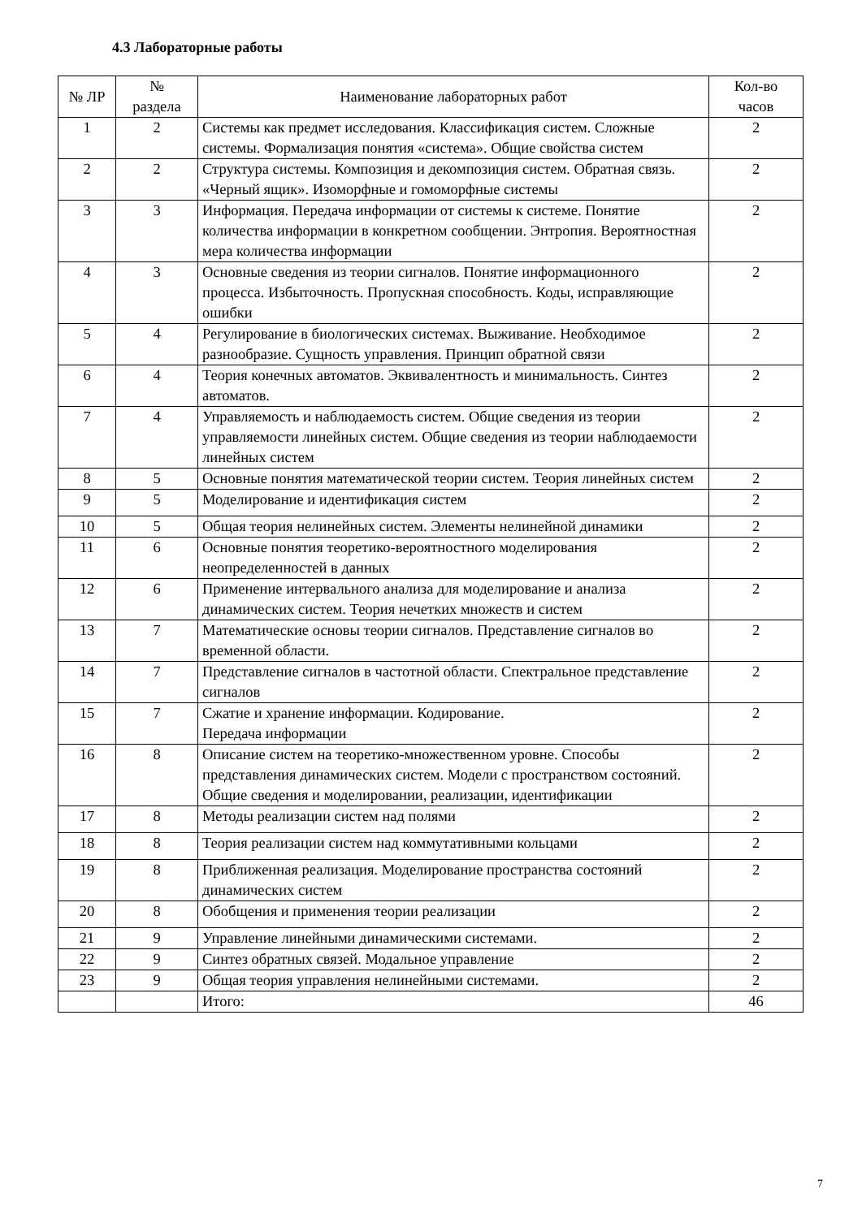4.3 Лабораторные работы
| № ЛР | № раздела | Наименование лабораторных работ | Кол-во часов |
| --- | --- | --- | --- |
| 1 | 2 | Системы как предмет исследования. Классификация систем. Сложные системы. Формализация понятия «система». Общие свойства систем | 2 |
| 2 | 2 | Структура системы. Композиция и декомпозиция систем. Обратная связь. «Черный ящик». Изоморфные и гомоморфные системы | 2 |
| 3 | 3 | Информация. Передача информации от системы к системе. Понятие количества информации в конкретном сообщении. Энтропия. Вероятностная мера количества информации | 2 |
| 4 | 3 | Основные сведения из теории сигналов. Понятие информационного процесса. Избыточность. Пропускная способность. Коды, исправляющие ошибки | 2 |
| 5 | 4 | Регулирование в биологических системах. Выживание. Необходимое разнообразие. Сущность управления. Принцип обратной связи | 2 |
| 6 | 4 | Теория конечных автоматов. Эквивалентность и минимальность. Синтез автоматов. | 2 |
| 7 | 4 | Управляемость и наблюдаемость систем. Общие сведения из теории управляемости линейных систем. Общие сведения из теории наблюдаемости линейных систем | 2 |
| 8 | 5 | Основные понятия математической теории систем. Теория линейных систем | 2 |
| 9 | 5 | Моделирование и идентификация систем | 2 |
| 10 | 5 | Общая теория нелинейных систем. Элементы нелинейной динамики | 2 |
| 11 | 6 | Основные понятия теоретико-вероятностного моделирования неопределенностей в данных | 2 |
| 12 | 6 | Применение интервального анализа для моделирование и анализа динамических систем. Теория нечетких множеств и систем | 2 |
| 13 | 7 | Математические основы теории сигналов. Представление сигналов во временной области. | 2 |
| 14 | 7 | Представление сигналов в частотной области. Спектральное представление сигналов | 2 |
| 15 | 7 | Сжатие и хранение информации. Кодирование. Передача информации | 2 |
| 16 | 8 | Описание систем на теоретико-множественном уровне. Способы представления динамических систем. Модели с пространством состояний. Общие сведения и моделировании, реализации, идентификации | 2 |
| 17 | 8 | Методы реализации систем над полями | 2 |
| 18 | 8 | Теория реализации систем над коммутативными кольцами | 2 |
| 19 | 8 | Приближенная реализация. Моделирование пространства состояний динамических систем | 2 |
| 20 | 8 | Обобщения и применения теории реализации | 2 |
| 21 | 9 | Управление линейными динамическими системами. | 2 |
| 22 | 9 | Синтез обратных связей. Модальное управление | 2 |
| 23 | 9 | Общая теория управления нелинейными системами. | 2 |
| | | Итого: | 46 |
7